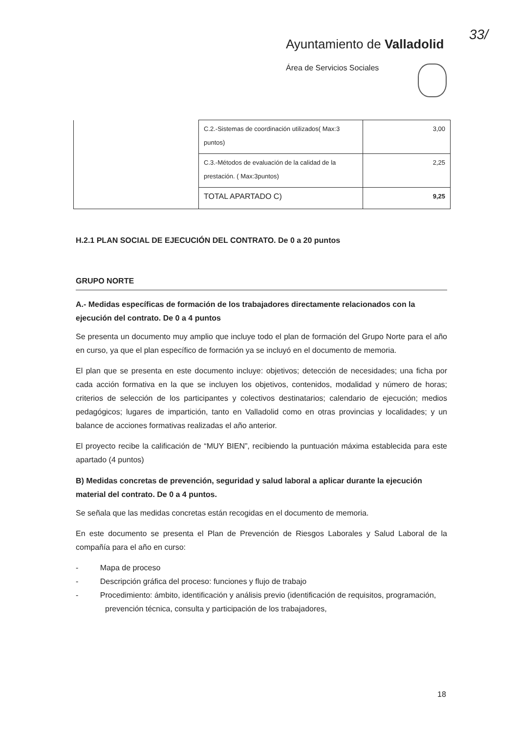33/
Ayuntamiento de Valladolid
Área de Servicios Sociales
| | C.2.-Sistemas de coordinación utilizados( Max:3 puntos) | 3,00 |
| | C.3.-Métodos de evaluación de la calidad de la prestación. ( Max:3puntos) | 2,25 |
| | TOTAL APARTADO C) | 9,25 |
H.2.1 PLAN SOCIAL DE EJECUCIÓN DEL CONTRATO. De 0 a 20 puntos
GRUPO NORTE
A.- Medidas específicas de formación de los trabajadores directamente relacionados con la ejecución del contrato. De 0 a 4 puntos
Se presenta un documento muy amplio que incluye todo el plan de formación del Grupo Norte para el año en curso, ya que el plan específico de formación ya se incluyó en el documento de memoria.
El plan que se presenta en este documento incluye: objetivos; detección de necesidades; una ficha por cada acción formativa en la que se incluyen los objetivos, contenidos, modalidad y número de horas; criterios de selección de los participantes y colectivos destinatarios; calendario de ejecución; medios pedagógicos; lugares de impartición, tanto en Valladolid como en otras provincias y localidades; y un balance de acciones formativas realizadas el año anterior.
El proyecto recibe la calificación de “MUY BIEN”, recibiendo la puntuación máxima establecida para este apartado (4 puntos)
B) Medidas concretas de prevención, seguridad y salud laboral a aplicar durante la ejecución material del contrato. De 0 a 4 puntos.
Se señala que las medidas concretas están recogidas en el documento de memoria.
En este documento se presenta el Plan de Prevención de Riesgos Laborales y Salud Laboral de la compañía para el año en curso:
- Mapa de proceso
- Descripción gráfica del proceso: funciones y flujo de trabajo
- Procedimiento: ámbito, identificación y análisis previo (identificación de requisitos, programación, prevención técnica, consulta y participación de los trabajadores,
18